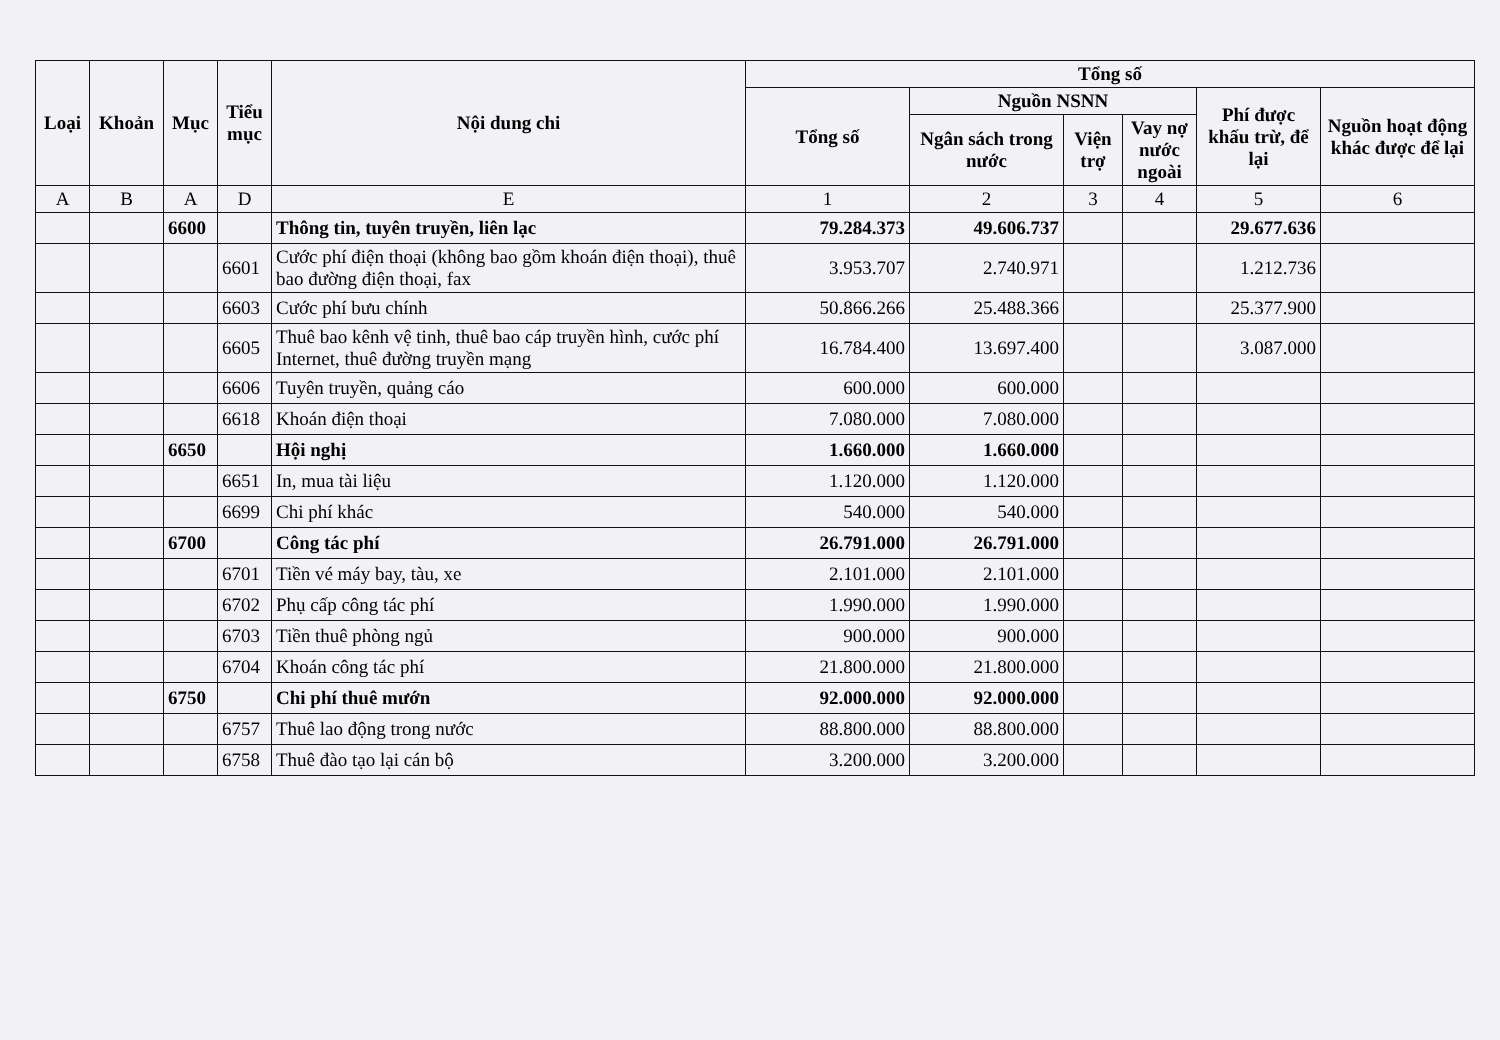| Loại | Khoản | Mục | Tiểu mục | Nội dung chi | Tổng số | | | | | |
| --- | --- | --- | --- | --- | --- | --- | --- | --- | --- | --- |
| | | | | | Tổng số | Nguồn NSNN | | | Phí được khấu trừ, để lại | Nguồn hoạt động khác được để lại |
| | | | | | | Ngân sách trong nước | Viện trợ | Vay nợ nước ngoài | | |
| A | B | A | D | E | 1 | 2 | 3 | 4 | 5 | 6 |
| | | 6600 | | Thông tin, tuyên truyền, liên lạc | 79.284.373 | 49.606.737 | | | 29.677.636 | |
| | | | 6601 | Cước phí điện thoại (không bao gồm khoán điện thoại), thuê bao đường điện thoại, fax | 3.953.707 | 2.740.971 | | | 1.212.736 | |
| | | | 6603 | Cước phí bưu chính | 50.866.266 | 25.488.366 | | | 25.377.900 | |
| | | | 6605 | Thuê bao kênh vệ tinh, thuê bao cáp truyền hình, cước phí Internet, thuê đường truyền mạng | 16.784.400 | 13.697.400 | | | 3.087.000 | |
| | | | 6606 | Tuyên truyền, quảng cáo | 600.000 | 600.000 | | | | |
| | | | 6618 | Khoán điện thoại | 7.080.000 | 7.080.000 | | | | |
| | | 6650 | | Hội nghị | 1.660.000 | 1.660.000 | | | | |
| | | | 6651 | In, mua tài liệu | 1.120.000 | 1.120.000 | | | | |
| | | | 6699 | Chi phí khác | 540.000 | 540.000 | | | | |
| | | 6700 | | Công tác phí | 26.791.000 | 26.791.000 | | | | |
| | | | 6701 | Tiền vé máy bay, tàu, xe | 2.101.000 | 2.101.000 | | | | |
| | | | 6702 | Phụ cấp công tác phí | 1.990.000 | 1.990.000 | | | | |
| | | | 6703 | Tiền thuê phòng ngủ | 900.000 | 900.000 | | | | |
| | | | 6704 | Khoán công tác phí | 21.800.000 | 21.800.000 | | | | |
| | | 6750 | | Chi phí thuê mướn | 92.000.000 | 92.000.000 | | | | |
| | | | 6757 | Thuê lao động trong nước | 88.800.000 | 88.800.000 | | | | |
| | | | 6758 | Thuê đào tạo lại cán bộ | 3.200.000 | 3.200.000 | | | | |